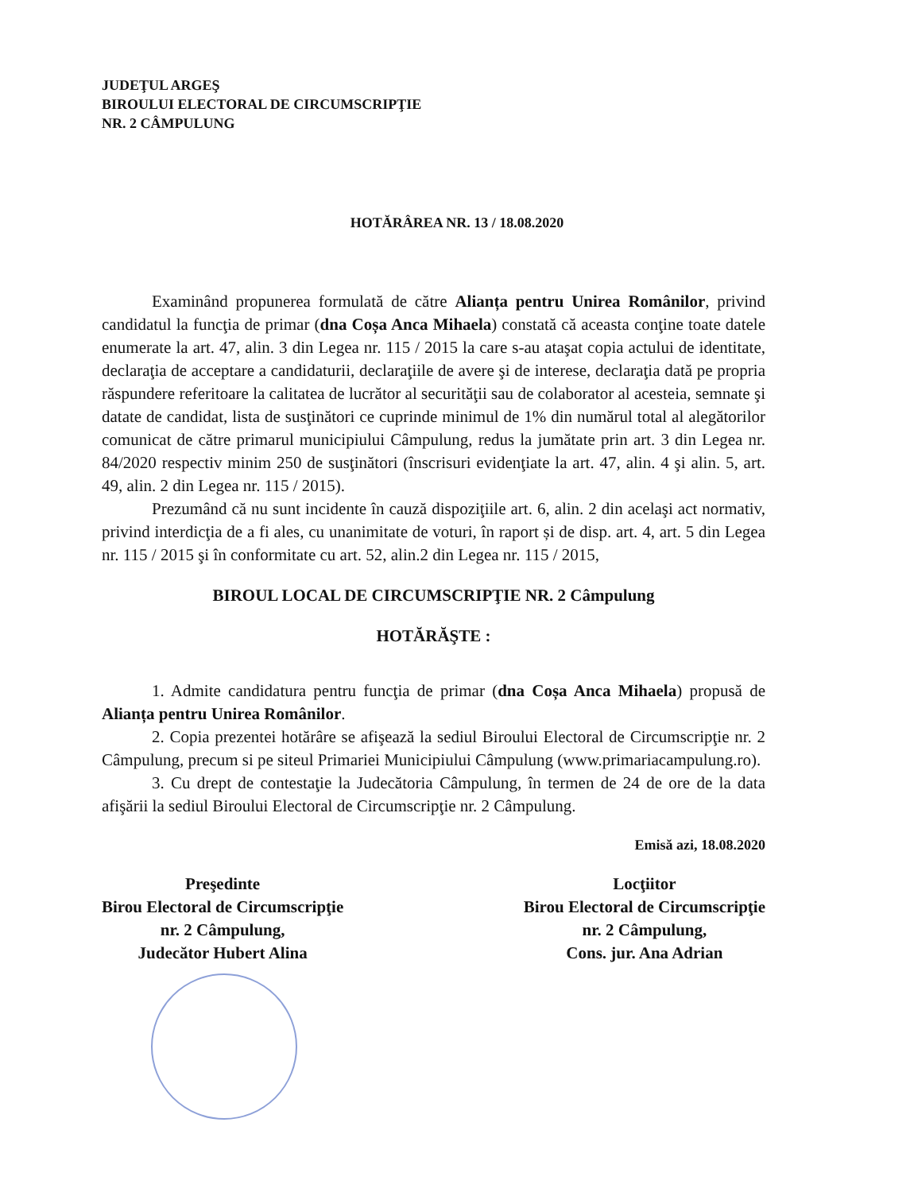JUDEŢUL ARGEŞ
BIROULUI ELECTORAL DE CIRCUMSCRIPŢIE
NR. 2 CÂMPULUNG
HOTĂRÂREA NR. 13 / 18.08.2020
Examinând propunerea formulată de către Alianța pentru Unirea Românilor, privind candidatul la funcţia de primar (dna Coșa Anca Mihaela) constată că aceasta conţine toate datele enumerate la art. 47, alin. 3 din Legea nr. 115 / 2015 la care s-au ataşat copia actului de identitate, declaraţia de acceptare a candidaturii, declaraţiile de avere şi de interese, declaraţia dată pe propria răspundere referitoare la calitatea de lucrător al securităţii sau de colaborator al acesteia, semnate şi datate de candidat, lista de susţinători ce cuprinde minimul de 1% din numărul total al alegătorilor comunicat de către primarul municipiului Câmpulung, redus la jumătate prin art. 3 din Legea nr. 84/2020 respectiv minim 250 de susţinători (înscrisuri evidenţiate la art. 47, alin. 4 şi alin. 5, art. 49, alin. 2 din Legea nr. 115 / 2015).
Prezumând că nu sunt incidente în cauză dispoziţiile art. 6, alin. 2 din acelaşi act normativ, privind interdicţia de a fi ales, cu unanimitate de voturi, în raport și de disp. art. 4, art. 5 din Legea nr. 115 / 2015 şi în conformitate cu art. 52, alin.2 din Legea nr. 115 / 2015,
BIROUL LOCAL DE CIRCUMSCRIPŢIE NR. 2 Câmpulung
HOTĂRĂŞTE :
1. Admite candidatura pentru funcţia de primar (dna Coșa Anca Mihaela) propusă de Alianța pentru Unirea Românilor.
2. Copia prezentei hotărâre se afişează la sediul Biroului Electoral de Circumscripţie nr. 2 Câmpulung, precum si pe siteul Primariei Municipiului Câmpulung (www.primariacampulung.ro).
3. Cu drept de contestaţie la Judecătoria Câmpulung, în termen de 24 de ore de la data afişării la sediul Biroului Electoral de Circumscripţie nr. 2 Câmpulung.
Emisă azi, 18.08.2020
Preşedinte
Birou Electoral de Circumscripţie
nr. 2 Câmpulung,
Judecător Hubert Alina
Locţiitor
Birou Electoral de Circumscripţie
nr. 2 Câmpulung,
Cons. jur. Ana Adrian